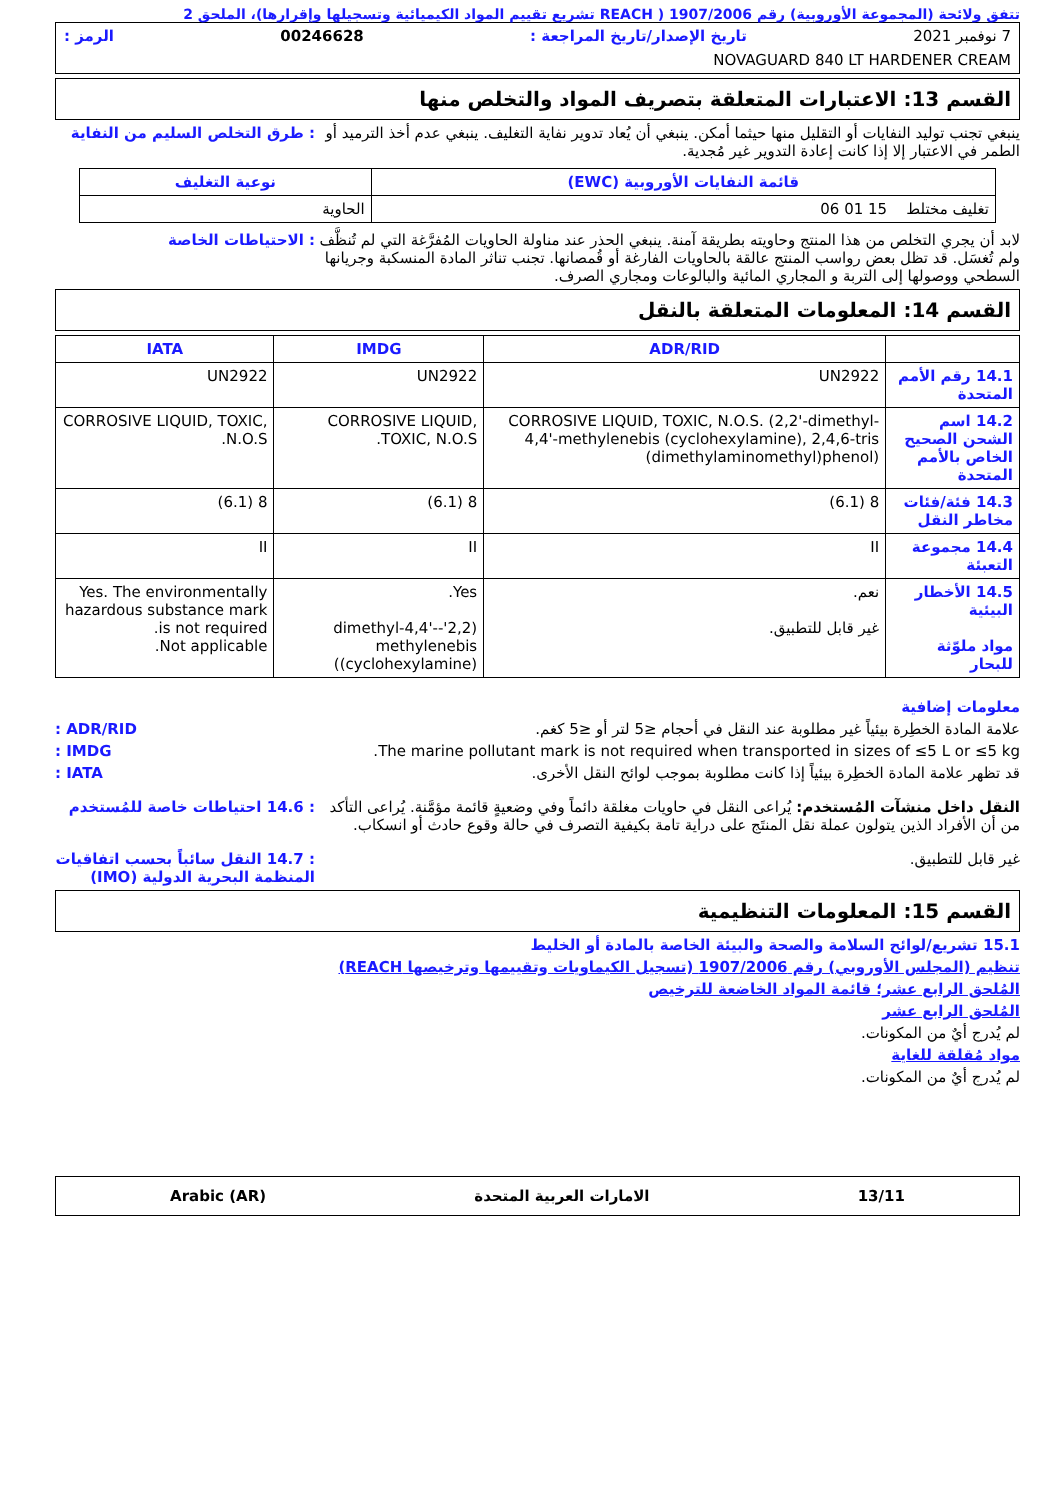تتفق ولائحة (المجموعة الأوروبية) رقم 1907/2006 ( REACH تشريع تقييم المواد الكيميائية وتسجيلها وإقرارها)، الملحق 2
7 نوفمبر 2021 تاريخ الإصدار/تاريخ المراجعة : 00246628 الرمز :
NOVAGUARD 840 LT HARDENER CREAM
القسم 13: الاعتبارات المتعلقة بتصريف المواد والتخلص منها
ينبغي تجنب توليد النفايات أو التقليل منها حيثما أمكن. ينبغي أن يُعاد تدوير نفاية التغليف. ينبغي عدم أخذ الترميد أو الطمر في الاعتبار إلا إذا كانت إعادة التدوير غير مُجدية.
: طرق التخلص السليم من النفاية
| قائمة النفايات الأوروبية (EWC) | نوعية التغليف |
| --- | --- |
| تغليف مختلط 15 01 06 | الحاوية |
لابد أن يجري التخلص من هذا المنتج وحاويته بطريقة آمنة. ينبغي الحذر عند مناولة الحاويات المُفرَّغة التي لم تُنظَّف ولم تُغسَل. قد تظل بعض رواسب المنتج عالقة بالحاويات الفارغة أو قُمصانها. تجنب تناثر المادة المنسكبة وجريانها السطحي ووصولها إلى التربة و المجاري المائية والبالوعات ومجاري الصرف.
: الاحتياطات الخاصة
القسم 14: المعلومات المتعلقة بالنقل
| | ADR/RID | IMDG | IATA |
| --- | --- | --- | --- |
| 14.1 رقم الأمم المتحدة | UN2922 | UN2922 | UN2922 |
| 14.2 اسم الشحن الصحيح الخاص بالأمم المتحدة | CORROSIVE LIQUID, TOXIC, N.O.S. (2,2'-dimethyl-4,4'-methylenebis (cyclohexylamine), 2,4,6-tris (dimethylaminomethyl)phenol) | CORROSIVE LIQUID, TOXIC, N.O.S. | CORROSIVE LIQUID, TOXIC, N.O.S. |
| 14.3 فئة/فئات مخاطر النقل | 8 (6.1) | 8 (6.1) | 8 (6.1) |
| 14.4 مجموعة التعبئة | II | II | II |
| 14.5 الأخطار البيئية مواد ملوّثة للبحار | نعم. غير قابل للتطبيق. | Yes. (2,2'-dimethyl-4,4'-methylenebis (cyclohexylamine)) | Yes. The environmentally hazardous substance mark is not required. Not applicable. |
معلومات إضافية
علامة المادة الخطِرة بيئياً غير مطلوبة عند النقل في أحجام ≤5 لتر أو ≤5 كغم.
ADR/RID :
The marine pollutant mark is not required when transported in sizes of ≤5 L or ≤5 kg.
IMDG :
قد تظهر علامة المادة الخطِرة بيئياً إذا كانت مطلوبة بموجب لوائح النقل الأخرى.
IATA :
النقل داخل منشآت المُستخدم: يُراعى النقل في حاويات مغلقة دائماً وفي وضعيةٍ قائمة مؤمَّنة. يُراعى التأكد من أن الأفراد الذين يتولون عملة نقل المنتَج على دراية تامة بكيفية التصرف في حالة وقوع حادث أو انسكاب.
: 14.6 احتياطات خاصة للمُستخدم
غير قابل للتطبيق. : 14.7 النقل سائباً بحسب اتفاقيات المنظمة البحرية الدولية (IMO)
القسم 15: المعلومات التنظيمية
15.1 تشريع/لوائح السلامة والصحة والبيئة الخاصة بالمادة أو الخليط
تنظيم (المجلس الأوروبي) رقم 1907/2006 (تسجيل الكيماويات وتقييمها وترخيصها REACH)
المُلحق الرابع عشر؛ قائمة المواد الخاضعة للترخيص
المُلحق الرابع عشر
لم يُدرج أيٌ من المكونات.
مواد مُقلقة للغاية
لم يُدرج أيٌ من المكونات.
13/11 الامارات العربية المتحدة Arabic (AR)